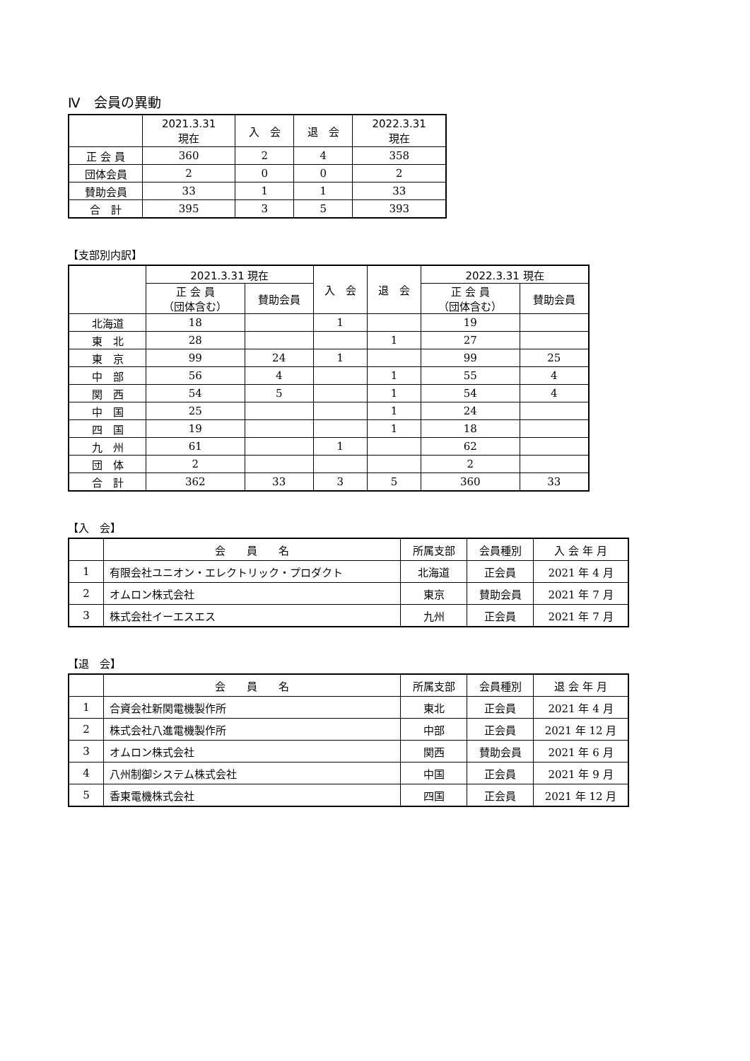Ⅳ　会員の異動
| | 2021.3.31 現在 | 入 会 | 退 会 | 2022.3.31 現在 |
| --- | --- | --- | --- | --- |
| 正 会 員 | 360 | 2 | 4 | 358 |
| 団体会員 | 2 | 0 | 0 | 2 |
| 賛助会員 | 33 | 1 | 1 | 33 |
| 合 計 | 395 | 3 | 5 | 393 |
【支部別内訳】
| | 2021.3.31 現在 | | 入 会 | 退 会 | 2022.3.31 現在 | |
| --- | --- | --- | --- | --- | --- | --- |
| | 正 会 員 （団体含む） | 賛助会員 | | | 正 会 員 （団体含む） | 賛助会員 |
| 北海道 | 18 | | 1 | | 19 | |
| 東 北 | 28 | | | 1 | 27 | |
| 東 京 | 99 | 24 | 1 | | 99 | 25 |
| 中 部 | 56 | 4 | | 1 | 55 | 4 |
| 関 西 | 54 | 5 | | 1 | 54 | 4 |
| 中 国 | 25 | | | 1 | 24 | |
| 四 国 | 19 | | | 1 | 18 | |
| 九 州 | 61 | | 1 | | 62 | |
| 団 体 | 2 | | | | 2 | |
| 合 計 | 362 | 33 | 3 | 5 | 360 | 33 |
【入　会】
| | 会 員 名 | 所属支部 | 会員種別 | 入 会 年 月 |
| --- | --- | --- | --- | --- |
| 1 | 有限会社ユニオン・エレクトリック・プロダクト | 北海道 | 正会員 | 2021 年 4 月 |
| 2 | オムロン株式会社 | 東京 | 賛助会員 | 2021 年 7 月 |
| 3 | 株式会社イーエスエス | 九州 | 正会員 | 2021 年 7 月 |
【退　会】
| | 会 員 名 | 所属支部 | 会員種別 | 退 会 年 月 |
| --- | --- | --- | --- | --- |
| 1 | 合資会社新関電機製作所 | 東北 | 正会員 | 2021 年 4 月 |
| 2 | 株式会社八進電機製作所 | 中部 | 正会員 | 2021 年 12 月 |
| 3 | オムロン株式会社 | 関西 | 賛助会員 | 2021 年 6 月 |
| 4 | 八州制御システム株式会社 | 中国 | 正会員 | 2021 年 9 月 |
| 5 | 香東電機株式会社 | 四国 | 正会員 | 2021 年 12 月 |